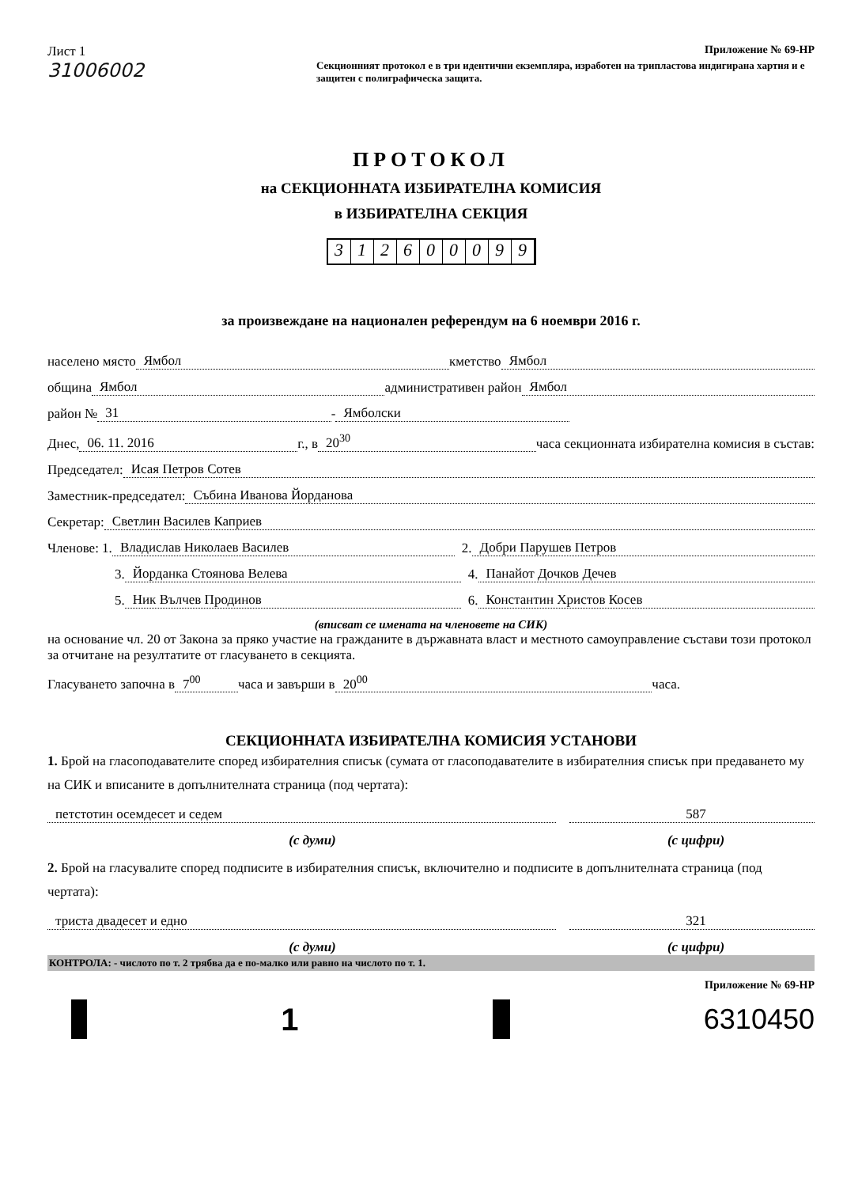Лист 1
Приложение № 69-НР
31006002
Секционният протокол е в три идентични екземпляра, изработен на трипластова индигирана хартия и е защитен с полиграфическа защита.
ПРОТОКОЛ
на СЕКЦИОННАТА ИЗБИРАТЕЛНА КОМИСИЯ
в ИЗБИРАТЕЛНА СЕКЦИЯ
312600099
за произвеждане на национален референдум на 6 ноември 2016 г.
населено място Ямбол кметство Ямбол
община Ямбол административен район Ямбол
район № 31 - Ямболски
Днес, 06. 11. 2016 г., в 20<sup>30</sup> часа секционната избирателна комисия в състав:
Председател: Исая Петров Сотев
Заместник-председател: Събина Иванова Йорданова
Секретар: Светлин Василев Каприев
Членове: 1. Владислав Николаев Василев 2. Добри Парушев Петров
3. Йорданка Стоянова Велева 4. Панайот Дочков Дечев
5. Ник Вълчев Продинов 6. Константин Христов Косев
(вписват се имената на членовете на СИК)
на основание чл. 20 от Закона за пряко участие на гражданите в държавната власт и местното самоуправление състави този протокол за отчитане на резултатите от гласуването в секцията.
Гласуването започна в 7<sup>00</sup> часа и завърши в 20<sup>00</sup> часа.
СЕКЦИОННАТА ИЗБИРАТЕЛНА КОМИСИЯ УСТАНОВИ
1. Брой на гласоподавателите според избирателния списък (сумата от гласоподавателите в избирателния списък при предаването му на СИК и вписаните в допълнителната страница (под чертата):
петстотин осемдесет и седем 587
(с думи) (с цифри)
2. Брой на гласувалите според подписите в избирателния списък, включително и подписите в допълнителната страница (под чертата):
триста двадесет и едно 321
(с думи) (с цифри)
КОНТРОЛА: - числото по т. 2 трябва да е по-малко или равно на числото по т. 1.
Приложение № 69-НР
1 6310450